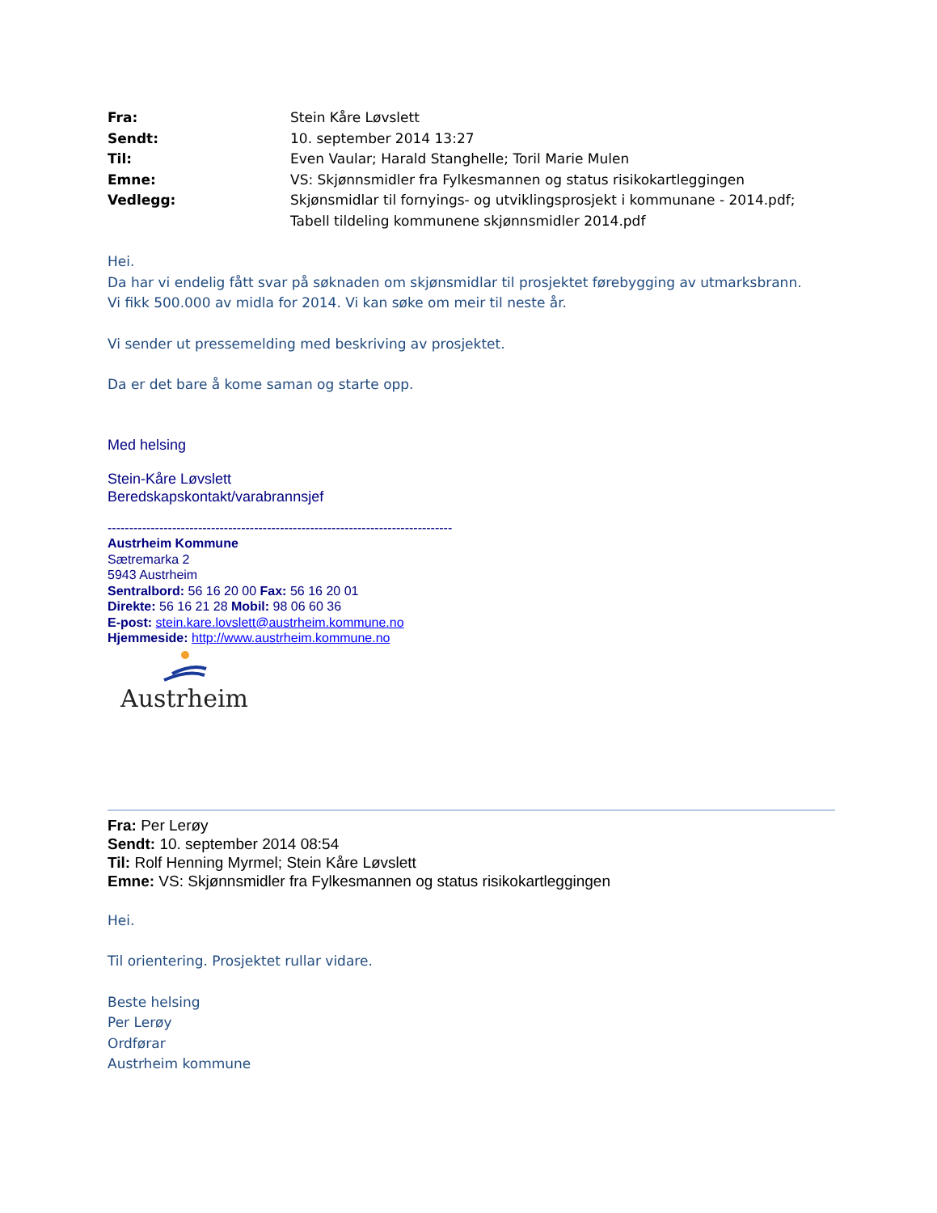| Fra: | Stein Kåre Løvslett |
| Sendt: | 10. september 2014 13:27 |
| Til: | Even Vaular; Harald Stanghelle; Toril Marie Mulen |
| Emne: | VS: Skjønnsmidler fra Fylkesmannen og status risikokartleggingen |
| Vedlegg: | Skjønsmidlar til fornyings- og utviklingsprosjekt i kommunane - 2014.pdf; Tabell tildeling kommunene skjønnsmidler 2014.pdf |
Hei.
Da har vi endelig fått svar på søknaden om skjønsmidlar til prosjektet førebygging av utmarksbrann.
Vi fikk 500.000 av midla for 2014. Vi kan søke om meir til neste år.
Vi sender ut pressemelding med beskriving av prosjektet.
Da er det bare å kome saman og starte opp.
Med helsing
Stein-Kåre Løvslett
Beredskapskontakt/varabrannsjef
--------------------------------------------------------------------------------
Austrheim Kommune
Sætremarka 2
5943 Austrheim
Sentralbord: 56 16 20 00 Fax: 56 16 20 01
Direkte: 56 16 21 28 Mobil: 98 06 60 36
E-post: stein.kare.lovslett@austrheim.kommune.no
Hjemmeside: http://www.austrheim.kommune.no
Austrheim
Fra: Per Lerøy
Sendt: 10. september 2014 08:54
Til: Rolf Henning Myrmel; Stein Kåre Løvslett
Emne: VS: Skjønnsmidler fra Fylkesmannen og status risikokartleggingen
Hei.
Til orientering. Prosjektet rullar vidare.
Beste helsing
Per Lerøy
Ordførar
Austrheim kommune